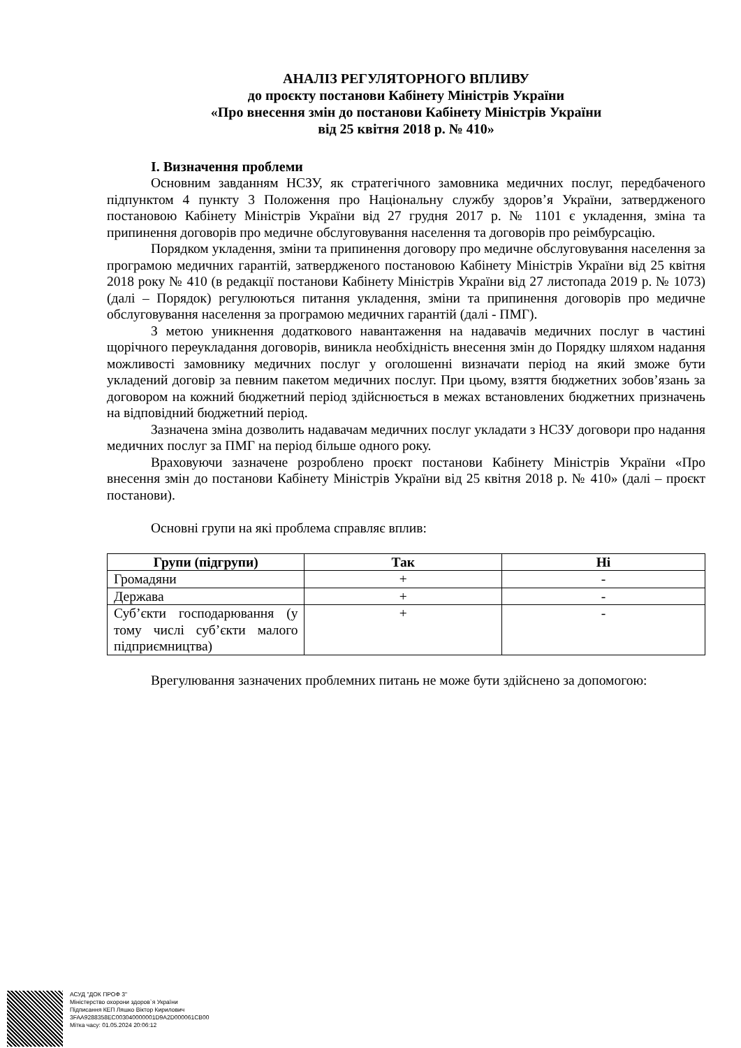АНАЛІЗ РЕГУЛЯТОРНОГО ВПЛИВУ
до проєкту постанови Кабінету Міністрів України
«Про внесення змін до постанови Кабінету Міністрів України
від 25 квітня 2018 р. № 410»
I. Визначення проблеми
Основним завданням НСЗУ, як стратегічного замовника медичних послуг, передбаченого підпунктом 4 пункту 3 Положення про Національну службу здоров’я України, затвердженого постановою Кабінету Міністрів України від 27 грудня 2017 р. № 1101 є укладення, зміна та припинення договорів про медичне обслуговування населення та договорів про реімбурсацію.
Порядком укладення, зміни та припинення договору про медичне обслуговування населення за програмою медичних гарантій, затвердженого постановою Кабінету Міністрів України від 25 квітня 2018 року № 410 (в редакції постанови Кабінету Міністрів України від 27 листопада 2019 р. № 1073) (далі – Порядок) регулюються питання укладення, зміни та припинення договорів про медичне обслуговування населення за програмою медичних гарантій (далі - ПМГ).
З метою уникнення додаткового навантаження на надавачів медичних послуг в частині щорічного переукладання договорів, виникла необхідність внесення змін до Порядку шляхом надання можливості замовнику медичних послуг у оголошенні визначати період на який зможе бути укладений договір за певним пакетом медичних послуг. При цьому, взяття бюджетних зобов’язань за договором на кожний бюджетний період здійснюється в межах встановлених бюджетних призначень на відповідний бюджетний період.
Зазначена зміна дозволить надавачам медичних послуг укладати з НСЗУ договори про надання медичних послуг за ПМГ на період більше одного року.
Враховуючи зазначене розроблено проєкт постанови Кабінету Міністрів України «Про внесення змін до постанови Кабінету Міністрів України від 25 квітня 2018 р. № 410» (далі – проєкт постанови).
Основні групи на які проблема справляє вплив:
| Групи (підгрупи) | Так | Ні |
| --- | --- | --- |
| Громадяни | + | - |
| Держава | + | - |
| Суб’єкти господарювання (у тому числі суб’єкти малого підприємництва) | + | - |
Врегулювання зазначених проблемних питань не може бути здійснено за допомогою:
АСУД "ДОК ПРОФ 3"
Міністерство охорони здоров`я України
Підписання КЕП Ляшко Віктор Кирилович
3FAA9288358EC003040000001D9A2D000061CB00
Мітка часу: 01.05.2024 20:06:12